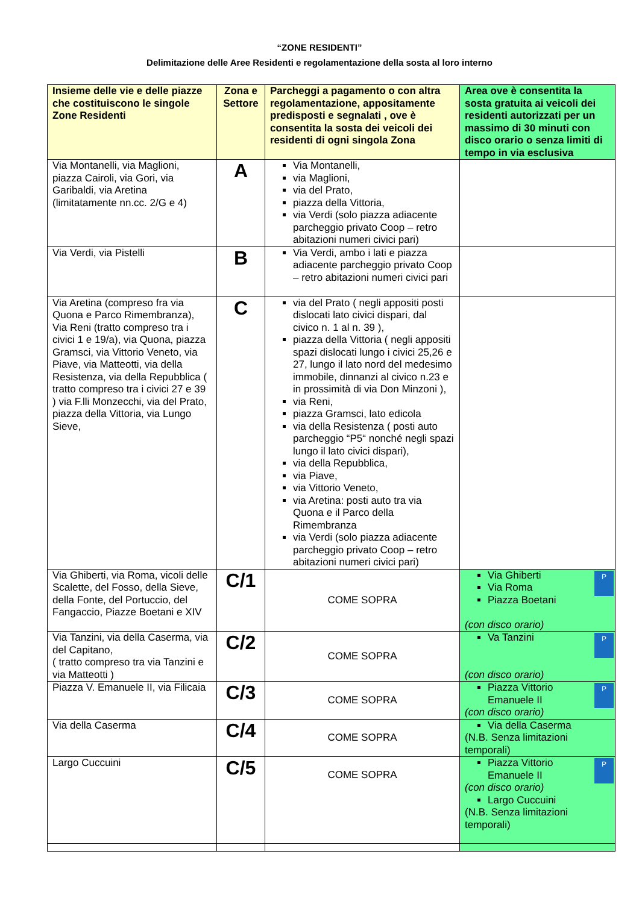“ZONE RESIDENTI”
Delimitazione delle Aree Residenti e regolamentazione della sosta al loro interno
| Insieme delle vie e delle piazze che costituiscono le singole Zone Residenti | Zona e Settore | Parcheggi a pagamento o con altra regolamentazione, appositamente predisposti e segnalati , ove è consentita la sosta dei veicoli dei residenti di ogni singola Zona | Area ove è consentita la sosta gratuita ai veicoli dei residenti autorizzati per un massimo di 30 minuti con disco orario o senza limiti di tempo in via esclusiva |
| --- | --- | --- | --- |
| Via Montanelli, via Maglioni, piazza Cairoli, via Gori, via Garibaldi, via Aretina (limitatamente nn.cc. 2/G e 4) | A | Via Montanelli, via Maglioni, via del Prato, piazza della Vittoria, via Verdi (solo piazza adiacente parcheggio privato Coop – retro abitazioni numeri civici pari) | |
| Via Verdi, via Pistelli | B | Via Verdi, ambo i lati e piazza adiacente parcheggio privato Coop – retro abitazioni numeri civici pari | |
| Via Aretina (compreso fra via Quona e Parco Rimembranza), Via Reni (tratto compreso tra i civici 1 e 19/a), via Quona, piazza Gramsci, via Vittorio Veneto, via Piave, via Matteotti, via della Resistenza, via della Repubblica ( tratto compreso tra i civici 27 e 39 ) via F.lli Monzecchi, via del Prato, piazza della Vittoria, via Lungo Sieve, | C | via del Prato ( negli appositi posti dislocati lato civici dispari, dal civico n. 1 al n. 39 ), piazza della Vittoria ( negli appositi spazi dislocati lungo i civici 25,26 e 27, lungo il lato nord del medesimo immobile, dinnanzi al civico n.23 e in prossimità di via Don Minzoni ), via Reni, piazza Gramsci, lato edicola via della Resistenza ( posti auto parcheggio “P5“ nonché negli spazi lungo il lato civici dispari), via della Repubblica, via Piave, via Vittorio Veneto, via Aretina: posti auto tra via Quona e il Parco della Rimembranza via Verdi (solo piazza adiacente parcheggio privato Coop – retro abitazioni numeri civici pari) | |
| Via Ghiberti, via Roma, vicoli delle Scalette, del Fosso, della Sieve, della Fonte, del Portuccio, del Fangaccio, Piazze Boetani e XIV | C/1 | COME SOPRA | P Via Ghiberti Via Roma Piazza Boetani (con disco orario) |
| Via Tanzini, via della Caserma, via del Capitano, ( tratto compreso tra via Tanzini e via Matteotti ) | C/2 | COME SOPRA | P Va Tanzini (con disco orario) |
| Piazza V. Emanuele II, via Filicaia | C/3 | COME SOPRA | P Piazza Vittorio Emanuele II (con disco orario) |
| Via della Caserma | C/4 | COME SOPRA | Via della Caserma (N.B. Senza limitazioni temporali) |
| Largo Cuccuini | C/5 | COME SOPRA | P Piazza Vittorio Emanuele II (con disco orario) Largo Cuccuini (N.B. Senza limitazioni temporali) |